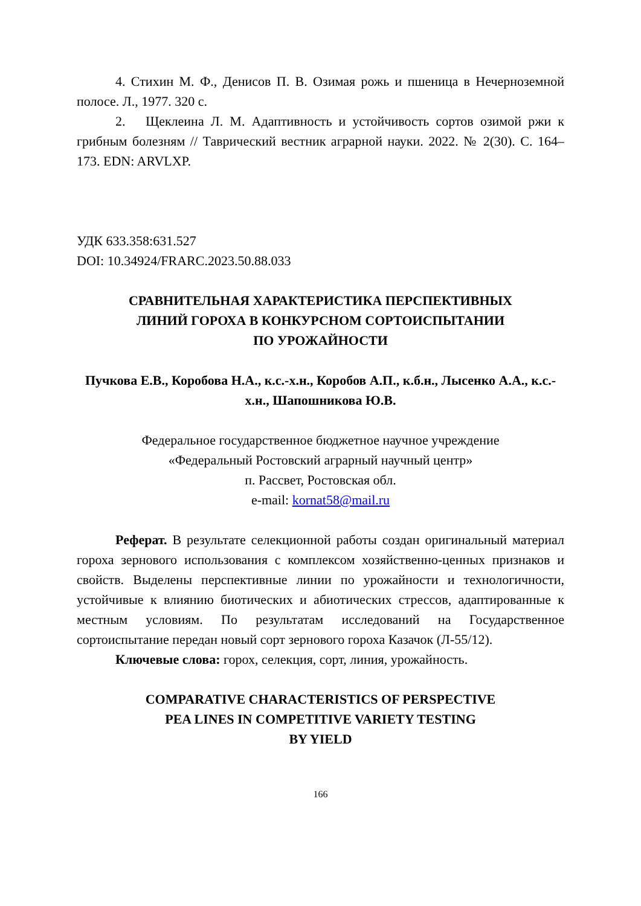4. Стихин М. Ф., Денисов П. В. Озимая рожь и пшеница в Нечерноземной полосе. Л., 1977. 320 с.
2. Щеклеина Л. М. Адаптивность и устойчивость сортов озимой ржи к грибным болезням // Таврический вестник аграрной науки. 2022. № 2(30). С. 164–173. EDN: ARVLXP.
УДК 633.358:631.527
DOI: 10.34924/FRARC.2023.50.88.033
СРАВНИТЕЛЬНАЯ ХАРАКТЕРИСТИКА ПЕРСПЕКТИВНЫХ
ЛИНИЙ ГОРОХА В КОНКУРСНОМ СОРТОИСПЫТАНИИ
ПО УРОЖАЙНОСТИ
Пучкова Е.В., Коробова Н.А., к.с.-х.н., Коробов А.П., к.б.н., Лысенко А.А., к.с.-х.н., Шапошникова Ю.В.
Федеральное государственное бюджетное научное учреждение
«Федеральный Ростовский аграрный научный центр»
п. Рассвет, Ростовская обл.
e-mail: kornat58@mail.ru
Реферат. В результате селекционной работы создан оригинальный материал гороха зернового использования с комплексом хозяйственно-ценных признаков и свойств. Выделены перспективные линии по урожайности и технологичности, устойчивые к влиянию биотических и абиотических стрессов, адаптированные к местным условиям. По результатам исследований на Государственное сортоиспытание передан новый сорт зернового гороха Казачок (Л-55/12).
Ключевые слова: горох, селекция, сорт, линия, урожайность.
COMPARATIVE CHARACTERISTICS OF PERSPECTIVE
PEA LINES IN COMPETITIVE VARIETY TESTING
BY YIELD
166